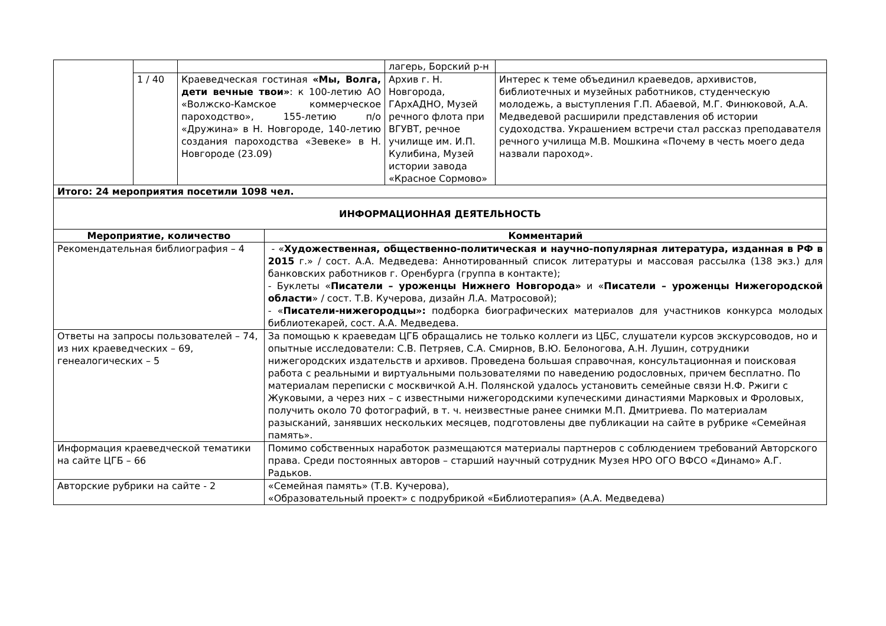| | | | | лагерь, Борский р-н | |
| | 1 / 40 | Краеведческая гостиная «Мы, Волга, дети вечные твои» : к 100-летию АО «Волжско-Камское коммерческое пароходство», 155-летию п/о «Дружина» в Н. Новгороде, 140-летию создания пароходства «Зевеке» в Н. Новгороде (23.09) | | Архив г. Н. Новгорода, ГАрхАДНО, Музей речного флота при ВГУВТ, речное училище им. И.П. Кулибина, Музей истории завода «Красное Сормово» | Интерес к теме объединил краеведов, архивистов, библиотечных и музейных работников, студенческую молодежь, а выступления Г.П. Абаевой, М.Г. Финюковой, А.А. Медведевой расширили представления об истории судоходства. Украшением встречи стал рассказ преподавателя речного училища М.В. Мошкина «Почему в честь моего деда назвали пароход». |
| Итого: 24 мероприятия посетили 1098 чел. | | | | | |
| ИНФОРМАЦИОННАЯ ДЕЯТЕЛЬНОСТЬ | | | | | |
| Мероприятие, количество | | | Комментарий | | |
| Рекомендательная библиография – 4 | | | - « Художественная, общественно-политическая и научно-популярная литература, изданная в РФ в 2015 г.» / сост. А.А. Медведева: Аннотированный список литературы и массовая рассылка (138 экз.) для банковских работников г. Оренбурга (группа в контакте); - Буклеты « Писатели – уроженцы Нижнего Новгорода» и « Писатели – уроженцы Нижегородской области » / сост. Т.В. Кучерова, дизайн Л.А. Матросовой); - « Писатели-нижегородцы»: подборка биографических материалов для участников конкурса молодых библиотекарей, сост. А.А. Медведева. | | |
| Ответы на запросы пользователей – 74, из них краеведческих – 69, генеалогических – 5 | | | За помощью к краеведам ЦГБ обращались не только коллеги из ЦБС, слушатели курсов экскурсоводов, но и опытные исследователи: С.В. Петряев, С.А. Смирнов, В.Ю. Белоногова, А.Н. Лушин, сотрудники нижегородских издательств и архивов. Проведена большая справочная, консультационная и поисковая работа с реальными и виртуальными пользователями по наведению родословных, причем бесплатно. По материалам переписки с москвичкой А.Н. Полянской удалось установить семейные связи Н.Ф. Ржиги с Жуковыми, а через них – с известными нижегородскими купеческими династиями Марковых и Фроловых, получить около 70 фотографий, в т. ч. неизвестные ранее снимки М.П. Дмитриева. По материалам разысканий, занявших нескольких месяцев, подготовлены две публикации на сайте в рубрике «Семейная память». | | |
| Информация краеведческой тематики на сайте ЦГБ – 66 | | | Помимо собственных наработок размещаются материалы партнеров с соблюдением требований Авторского права. Среди постоянных авторов – старший научный сотрудник Музея НРО ОГО ВФСО «Динамо» А.Г. Радьков. | | |
| Авторские рубрики на сайте - 2 | | | «Семейная память» (Т.В. Кучерова), «Образовательный проект» с подрубрикой «Библиотерапия» (А.А. Медведева) | | |